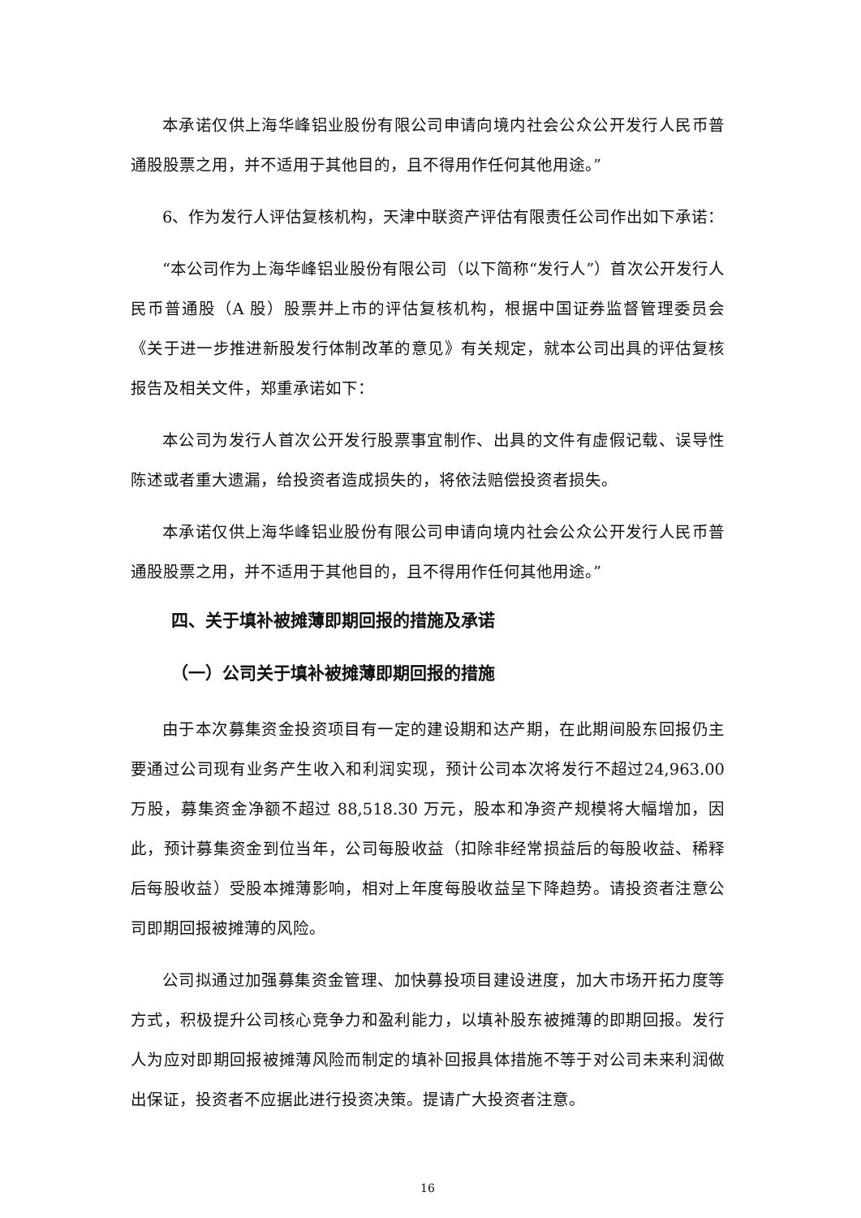本承诺仅供上海华峰铝业股份有限公司申请向境内社会公众公开发行人民币普通股股票之用，并不适用于其他目的，且不得用作任何其他用途。”
6、作为发行人评估复核机构，天津中联资产评估有限责任公司作出如下承诺：
“本公司作为上海华峰铝业股份有限公司（以下简称“发行人”）首次公开发行人民币普通股（A 股）股票并上市的评估复核机构，根据中国证券监督管理委员会《关于进一步推进新股发行体制改革的意见》有关规定，就本公司出具的评估复核报告及相关文件，郑重承诺如下：
本公司为发行人首次公开发行股票事宜制作、出具的文件有虚假记载、误导性陈述或者重大遗漏，给投资者造成损失的，将依法赔偿投资者损失。
本承诺仅供上海华峰铝业股份有限公司申请向境内社会公众公开发行人民币普通股股票之用，并不适用于其他目的，且不得用作任何其他用途。”
四、关于填补被摊薄即期回报的措施及承诺
（一）公司关于填补被摊薄即期回报的措施
由于本次募集资金投资项目有一定的建设期和达产期，在此期间股东回报仍主要通过公司现有业务产生收入和利润实现，预计公司本次将发行不超过24,963.00 万股，募集资金净额不超过 88,518.30 万元，股本和净资产规模将大幅增加，因此，预计募集资金到位当年，公司每股收益（扣除非经常损益后的每股收益、稀释后每股收益）受股本摊薄影响，相对上年度每股收益呈下降趋势。请投资者注意公司即期回报被摊薄的风险。
公司拟通过加强募集资金管理、加快募投项目建设进度，加大市场开拓力度等方式，积极提升公司核心竞争力和盈利能力，以填补股东被摊薄的即期回报。发行人为应对即期回报被摊薄风险而制定的填补回报具体措施不等于对公司未来利润做出保证，投资者不应据此进行投资决策。提请广大投资者注意。
16